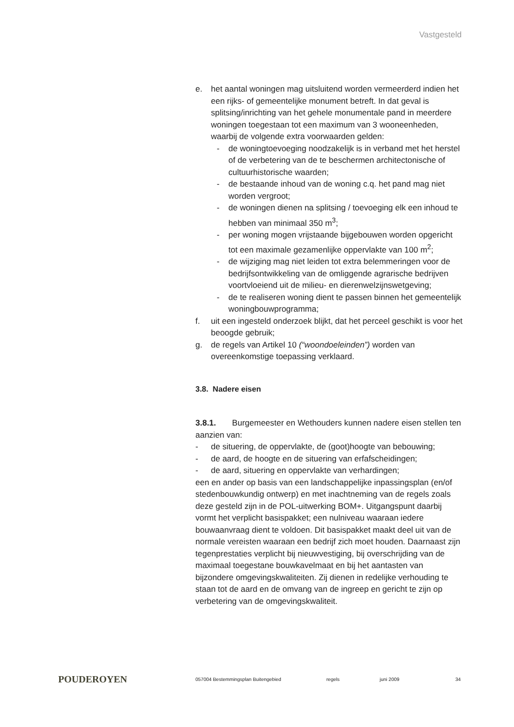Vastgesteld
e. het aantal woningen mag uitsluitend worden vermeerderd indien het een rijks- of gemeentelijke monument betreft. In dat geval is splitsing/inrichting van het gehele monumentale pand in meerdere woningen toegestaan tot een maximum van 3 wooneenheden, waarbij de volgende extra voorwaarden gelden:
- de woningtoevoeging noodzakelijk is in verband met het herstel of de verbetering van de te beschermen architectonische of cultuurhistorische waarden;
- de bestaande inhoud van de woning c.q. het pand mag niet worden vergroot;
- de woningen dienen na splitsing / toevoeging elk een inhoud te hebben van minimaal 350 m<sup>3</sup>;
- per woning mogen vrijstaande bijgebouwen worden opgericht tot een maximale gezamenlijke oppervlakte van 100 m<sup>2</sup>;
- de wijziging mag niet leiden tot extra belemmeringen voor de bedrijfsontwikkeling van de omliggende agrarische bedrijven voortvloeiend uit de milieu- en dierenwelzijnswetgeving;
- de te realiseren woning dient te passen binnen het gemeentelijk woningbouwprogramma;
f. uit een ingesteld onderzoek blijkt, dat het perceel geschikt is voor het beoogde gebruik;
g. de regels van Artikel 10 (“woondoeleinden”) worden van overeenkomstige toepassing verklaard.
3.8. Nadere eisen
3.8.1. Burgemeester en Wethouders kunnen nadere eisen stellen ten aanzien van:
- de situering, de oppervlakte, de (goot)hoogte van bebouwing;
- de aard, de hoogte en de situering van erfafscheidingen;
- de aard, situering en oppervlakte van verhardingen;
een en ander op basis van een landschappelijke inpassingsplan (en/of stedenbouwkundig ontwerp) en met inachtneming van de regels zoals deze gesteld zijn in de POL-uitwerking BOM+. Uitgangspunt daarbij vormt het verplicht basispakket; een nulniveau waaraan iedere bouwaanvraag dient te voldoen. Dit basispakket maakt deel uit van de normale vereisten waaraan een bedrijf zich moet houden. Daarnaast zijn tegenprestaties verplicht bij nieuwvestiging, bij overschrijding van de maximaal toegestane bouwkavelmaat en bij het aantasten van bijzondere omgevingskwaliteiten. Zij dienen in redelijke verhouding te staan tot de aard en de omvang van de ingreep en gericht te zijn op verbetering van de omgevingskwaliteit.
POUDEROYEN
057004 Bestemmingsplan Buitengebied regels juni 2009 34